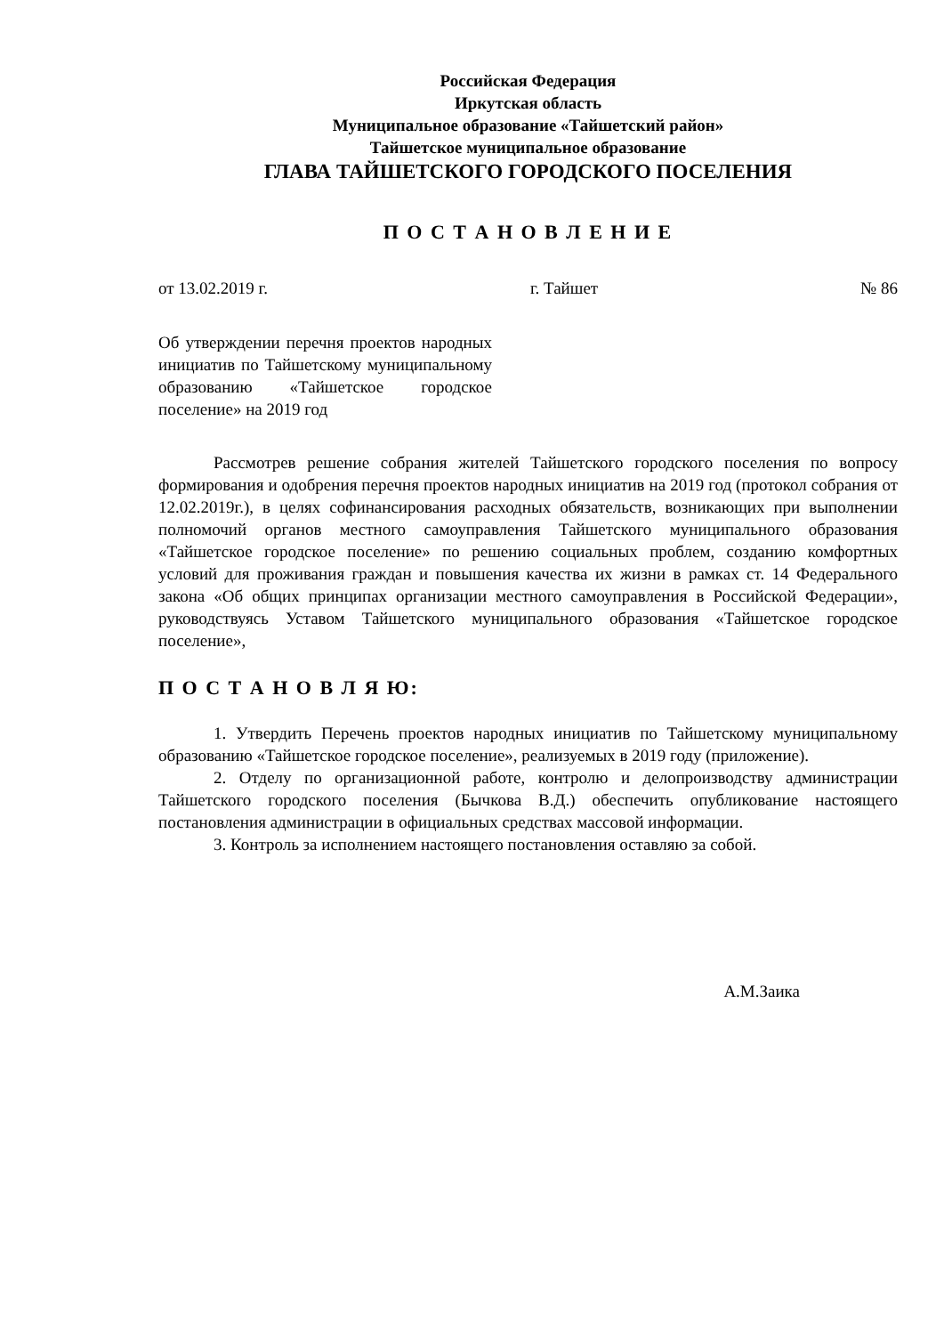Российская Федерация
Иркутская область
Муниципальное образование «Тайшетский район»
Тайшетское муниципальное образование
ГЛАВА ТАЙШЕТСКОГО ГОРОДСКОГО ПОСЕЛЕНИЯ
П О С Т А Н О В Л Е Н И Е
от 13.02.2019 г. г. Тайшет № 86
Об утверждении перечня проектов народных инициатив по Тайшетскому муниципальному образованию «Тайшетское городское поселение» на 2019 год
Рассмотрев решение собрания жителей Тайшетского городского поселения по вопросу формирования и одобрения перечня проектов народных инициатив на 2019 год (протокол собрания от 12.02.2019г.), в целях софинансирования расходных обязательств, возникающих при выполнении полномочий органов местного самоуправления Тайшетского муниципального образования «Тайшетское городское поселение» по решению социальных проблем, созданию комфортных условий для проживания граждан и повышения качества их жизни в рамках ст. 14 Федерального закона «Об общих принципах организации местного самоуправления в Российской Федерации», руководствуясь Уставом Тайшетского муниципального образования «Тайшетское городское поселение»,
П О С Т А Н О В Л Я Ю:
1. Утвердить Перечень проектов народных инициатив по Тайшетскому муниципальному образованию «Тайшетское городское поселение», реализуемых в 2019 году (приложение).
2. Отделу по организационной работе, контролю и делопроизводству администрации Тайшетского городского поселения (Бычкова В.Д.) обеспечить опубликование настоящего постановления администрации в официальных средствах массовой информации.
3. Контроль за исполнением настоящего постановления оставляю за собой.
А.М.Заика